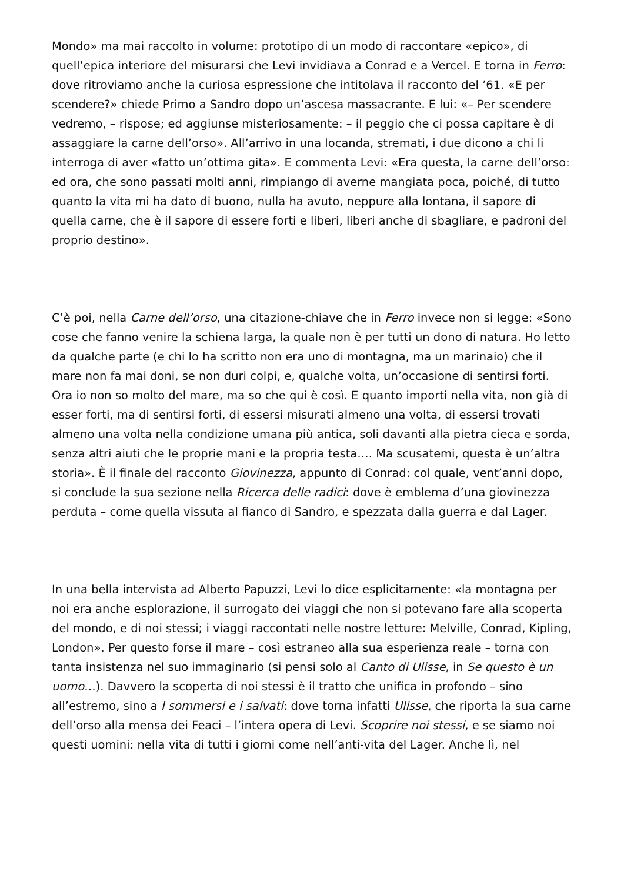Mondo» ma mai raccolto in volume: prototipo di un modo di raccontare «epico», di quell’epica interiore del misurarsi che Levi invidiava a Conrad e a Vercel. E torna in Ferro: dove ritroviamo anche la curiosa espressione che intitolava il racconto del ’61. «E per scendere?» chiede Primo a Sandro dopo un’ascesa massacrante. E lui: «– Per scendere vedremo, – rispose; ed aggiunse misteriosamente: – il peggio che ci possa capitare è di assaggiare la carne dell’orso». All’arrivo in una locanda, stremati, i due dicono a chi li interroga di aver «fatto un’ottima gita». E commenta Levi: «Era questa, la carne dell’orso: ed ora, che sono passati molti anni, rimpiango di averne mangiata poca, poiché, di tutto quanto la vita mi ha dato di buono, nulla ha avuto, neppure alla lontana, il sapore di quella carne, che è il sapore di essere forti e liberi, liberi anche di sbagliare, e padroni del proprio destino».
C’è poi, nella Carne dell’orso, una citazione-chiave che in Ferro invece non si legge: «Sono cose che fanno venire la schiena larga, la quale non è per tutti un dono di natura. Ho letto da qualche parte (e chi lo ha scritto non era uno di montagna, ma un marinaio) che il mare non fa mai doni, se non duri colpi, e, qualche volta, un’occasione di sentirsi forti. Ora io non so molto del mare, ma so che qui è così. E quanto importi nella vita, non già di esser forti, ma di sentirsi forti, di essersi misurati almeno una volta, di essersi trovati almeno una volta nella condizione umana più antica, soli davanti alla pietra cieca e sorda, senza altri aiuti che le proprie mani e la propria testa…. Ma scusatemi, questa è un’altra storia». È il finale del racconto Giovinezza, appunto di Conrad: col quale, vent’anni dopo, si conclude la sua sezione nella Ricerca delle radici: dove è emblema d’una giovinezza perduta – come quella vissuta al fianco di Sandro, e spezzata dalla guerra e dal Lager.
In una bella intervista ad Alberto Papuzzi, Levi lo dice esplicitamente: «la montagna per noi era anche esplorazione, il surrogato dei viaggi che non si potevano fare alla scoperta del mondo, e di noi stessi; i viaggi raccontati nelle nostre letture: Melville, Conrad, Kipling, London». Per questo forse il mare – così estraneo alla sua esperienza reale – torna con tanta insistenza nel suo immaginario (si pensi solo al Canto di Ulisse, in Se questo è un uomo…). Davvero la scoperta di noi stessi è il tratto che unifica in profondo – sino all’estremo, sino a I sommersi e i salvati: dove torna infatti Ulisse, che riporta la sua carne dell’orso alla mensa dei Feaci – l’intera opera di Levi. Scoprire noi stessi, e se siamo noi questi uomini: nella vita di tutti i giorni come nell’anti-vita del Lager. Anche lì, nel